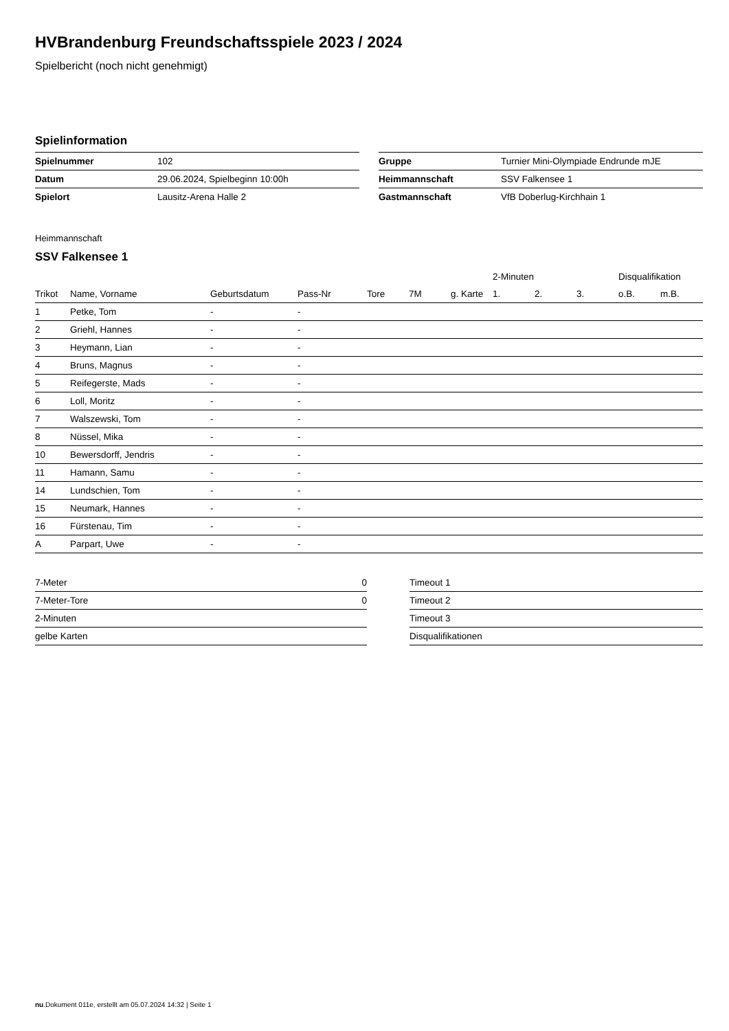HVBrandenburg Freundschaftsspiele 2023 / 2024
Spielbericht (noch nicht genehmigt)
Spielinformation
| Spielnummer | 102 |
| Datum | 29.06.2024, Spielbeginn 10:00h |
| Spielort | Lausitz-Arena Halle 2 |
| Gruppe | Turnier Mini-Olympiade Endrunde mJE |
| Heimmannschaft | SSV Falkensee 1 |
| Gastmannschaft | VfB Doberlug-Kirchhain 1 |
Heimmannschaft
SSV Falkensee 1
| | | | | | | | 2-Minuten | | | Disqualifikation | |
| --- | --- | --- | --- | --- | --- | --- | --- | --- | --- | --- | --- |
| Trikot | Name, Vorname | Geburtsdatum | Pass-Nr | Tore | 7M | g. Karte | 1. | 2. | 3. | o.B. | m.B. |
| 1 | Petke, Tom | - | - | | | | | | | | |
| 2 | Griehl, Hannes | - | - | | | | | | | | |
| 3 | Heymann, Lian | - | - | | | | | | | | |
| 4 | Bruns, Magnus | - | - | | | | | | | | |
| 5 | Reifegerste, Mads | - | - | | | | | | | | |
| 6 | Loll, Moritz | - | - | | | | | | | | |
| 7 | Walszewski, Tom | - | - | | | | | | | | |
| 8 | Nüssel, Mika | - | - | | | | | | | | |
| 10 | Bewersdorff, Jendris | - | - | | | | | | | | |
| 11 | Hamann, Samu | - | - | | | | | | | | |
| 14 | Lundschien, Tom | - | - | | | | | | | | |
| 15 | Neumark, Hannes | - | - | | | | | | | | |
| 16 | Fürstenau, Tim | - | - | | | | | | | | |
| A | Parpart, Uwe | - | - | | | | | | | | |
| 7-Meter | 0 |
| 7-Meter-Tore | 0 |
| 2-Minuten | |
| gelbe Karten | |
| Timeout 1 |
| Timeout 2 |
| Timeout 3 |
| Disqualifikationen |
nu.Dokument 011e, erstellt am 05.07.2024 14:32 | Seite 1